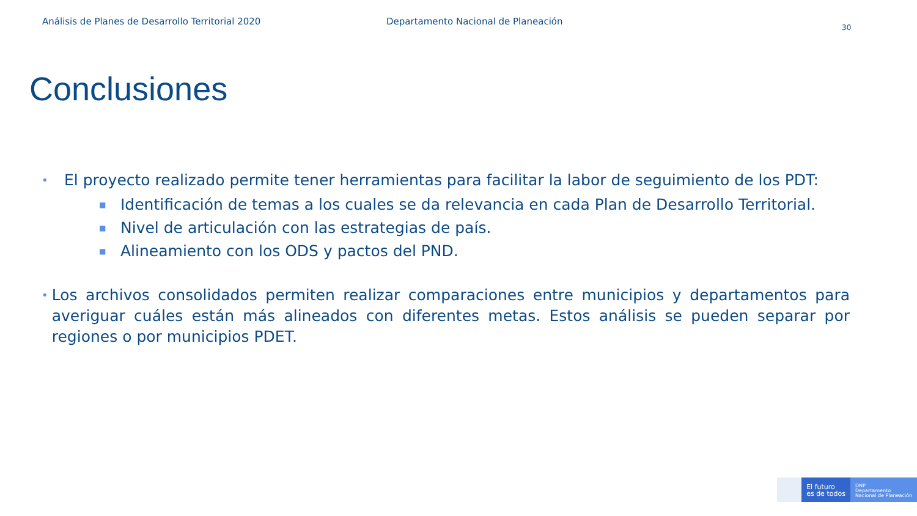Análisis de Planes de Desarrollo Territorial 2020 Departamento Nacional de Planeación
30
Conclusiones
•
El proyecto realizado permite tener herramientas para facilitar la labor de seguimiento de los PDT:
■
Identificación de temas a los cuales se da relevancia en cada Plan de Desarrollo Territorial.
■
Nivel de articulación con las estrategias de país.
■
Alineamiento con los ODS y pactos del PND.
•
Los archivos consolidados permiten realizar comparaciones entre municipios y departamentos para averiguar cuáles están más alineados con diferentes metas. Estos análisis se pueden separar por regiones o por municipios PDET.
El futuro
es de todos
DNP
Departamento
Nacional de Planeación